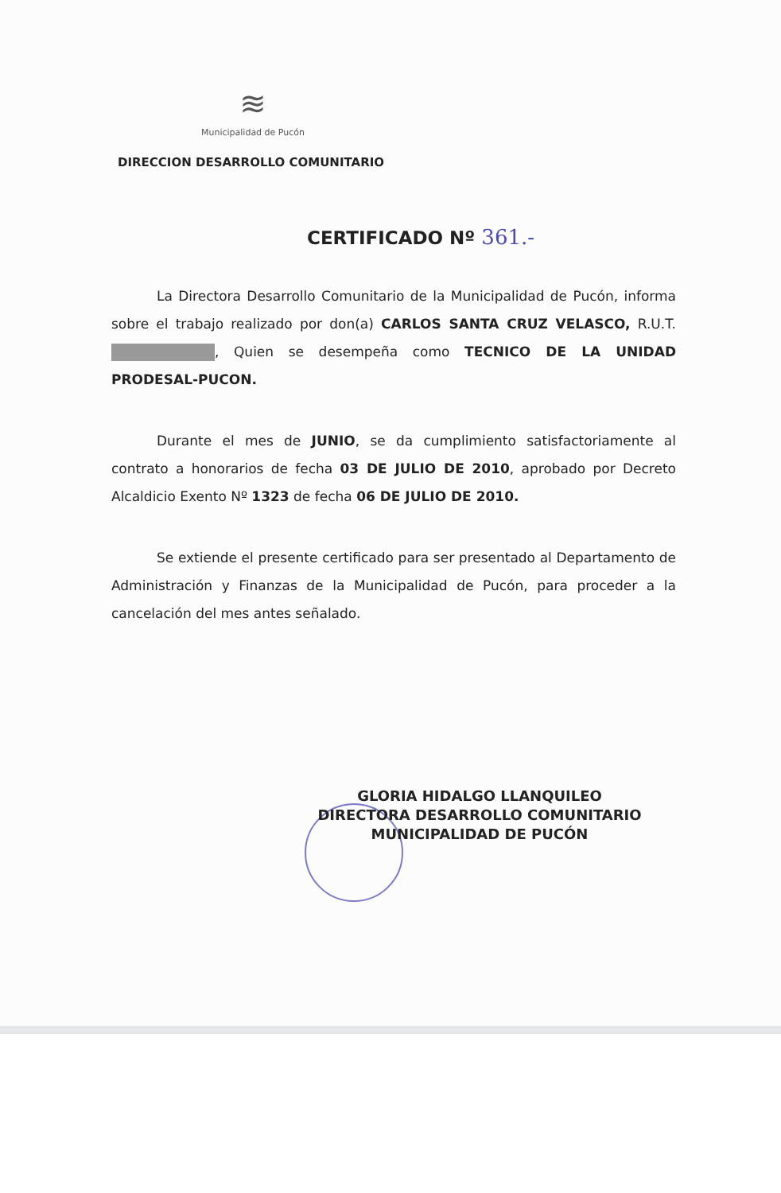≋
Municipalidad de Pucón
DIRECCION DESARROLLO COMUNITARIO
CERTIFICADO Nº 361.-
La Directora Desarrollo Comunitario de la Municipalidad de Pucón, informa sobre el trabajo realizado por don(a) CARLOS SANTA CRUZ VELASCO, R.U.T. , Quien se desempeña como TECNICO DE LA UNIDAD PRODESAL-PUCON.
Durante el mes de JUNIO, se da cumplimiento satisfactoriamente al contrato a honorarios de fecha 03 DE JULIO DE 2010, aprobado por Decreto Alcaldicio Exento Nº 1323 de fecha 06 DE JULIO DE 2010.
Se extiende el presente certificado para ser presentado al Departamento de Administración y Finanzas de la Municipalidad de Pucón, para proceder a la cancelación del mes antes señalado.
GLORIA HIDALGO LLANQUILEO
DIRECTORA DESARROLLO COMUNITARIO
MUNICIPALIDAD DE PUCÓN